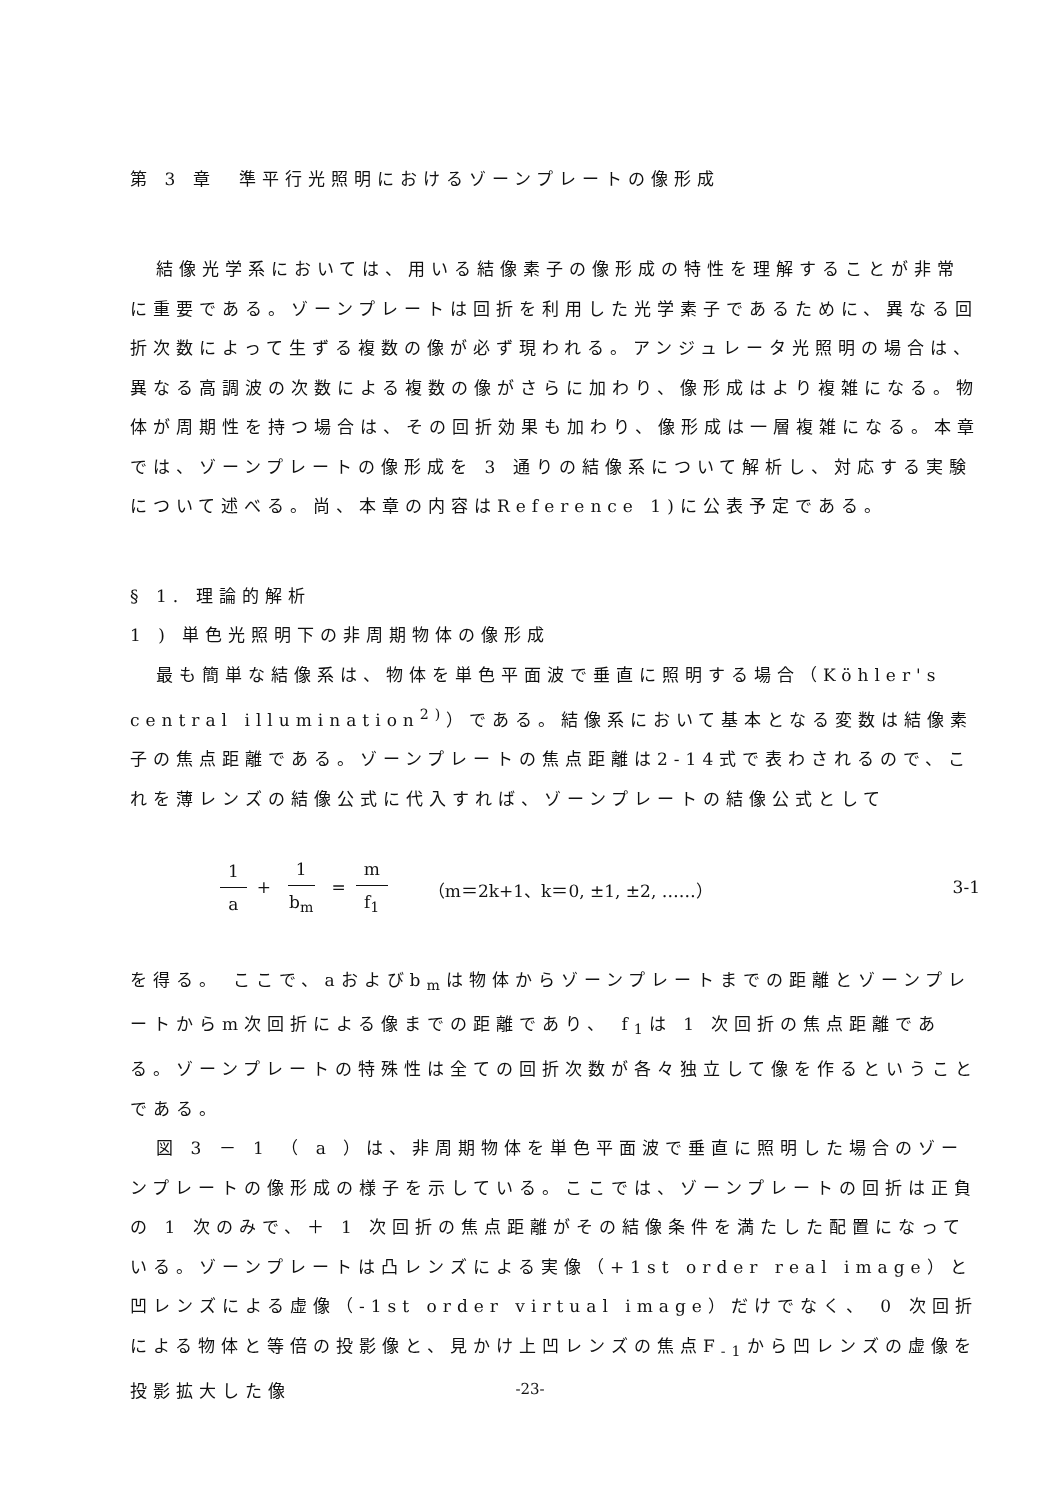第 3 章　準平行光照明におけるゾーンプレートの像形成
結像光学系においては、用いる結像素子の像形成の特性を理解することが非常に重要である。ゾーンプレートは回折を利用した光学素子であるために、異なる回折次数によって生ずる複数の像が必ず現われる。アンジュレータ光照明の場合は、異なる高調波の次数による複数の像がさらに加わり、像形成はより複雑になる。物体が周期性を持つ場合は、その回折効果も加わり、像形成は一層複雑になる。本章では、ゾーンプレートの像形成を 3 通りの結像系について解析し、対応する実験について述べる。尚、本章の内容はReference 1)に公表予定である。
§ 1. 理論的解析
1 ) 単色光照明下の非周期物体の像形成
最も簡単な結像系は、物体を単色平面波で垂直に照明する場合（Köhler's central illumination<sup>2)</sup>）である。結像系において基本となる変数は結像素子の焦点距離である。ゾーンプレートの焦点距離は2-14式で表わされるので、これを薄レンズの結像公式に代入すれば、ゾーンプレートの結像公式として
1 a + 1 b<sub>m</sub> = m f<sub>1</sub> （m＝2k+1、k＝0, ±1, ±2, ……） 3-1
を得る。 ここで、aおよびb<sub>m</sub>は物体からゾーンプレートまでの距離とゾーンプレートからm次回折による像までの距離であり、 f<sub>1</sub>は 1 次回折の焦点距離である。ゾーンプレートの特殊性は全ての回折次数が各々独立して像を作るということである。
図 3 － 1 （ a ）は、非周期物体を単色平面波で垂直に照明した場合のゾーンプレートの像形成の様子を示している。ここでは、ゾーンプレートの回折は正負の 1 次のみで、＋ 1 次回折の焦点距離がその結像条件を満たした配置になっている。ゾーンプレートは凸レンズによる実像（+1st order real image）と凹レンズによる虚像（-1st order virtual image）だけでなく、 0 次回折による物体と等倍の投影像と、見かけ上凹レンズの焦点F<sub>-1</sub>から凹レンズの虚像を投影拡大した像
-23-